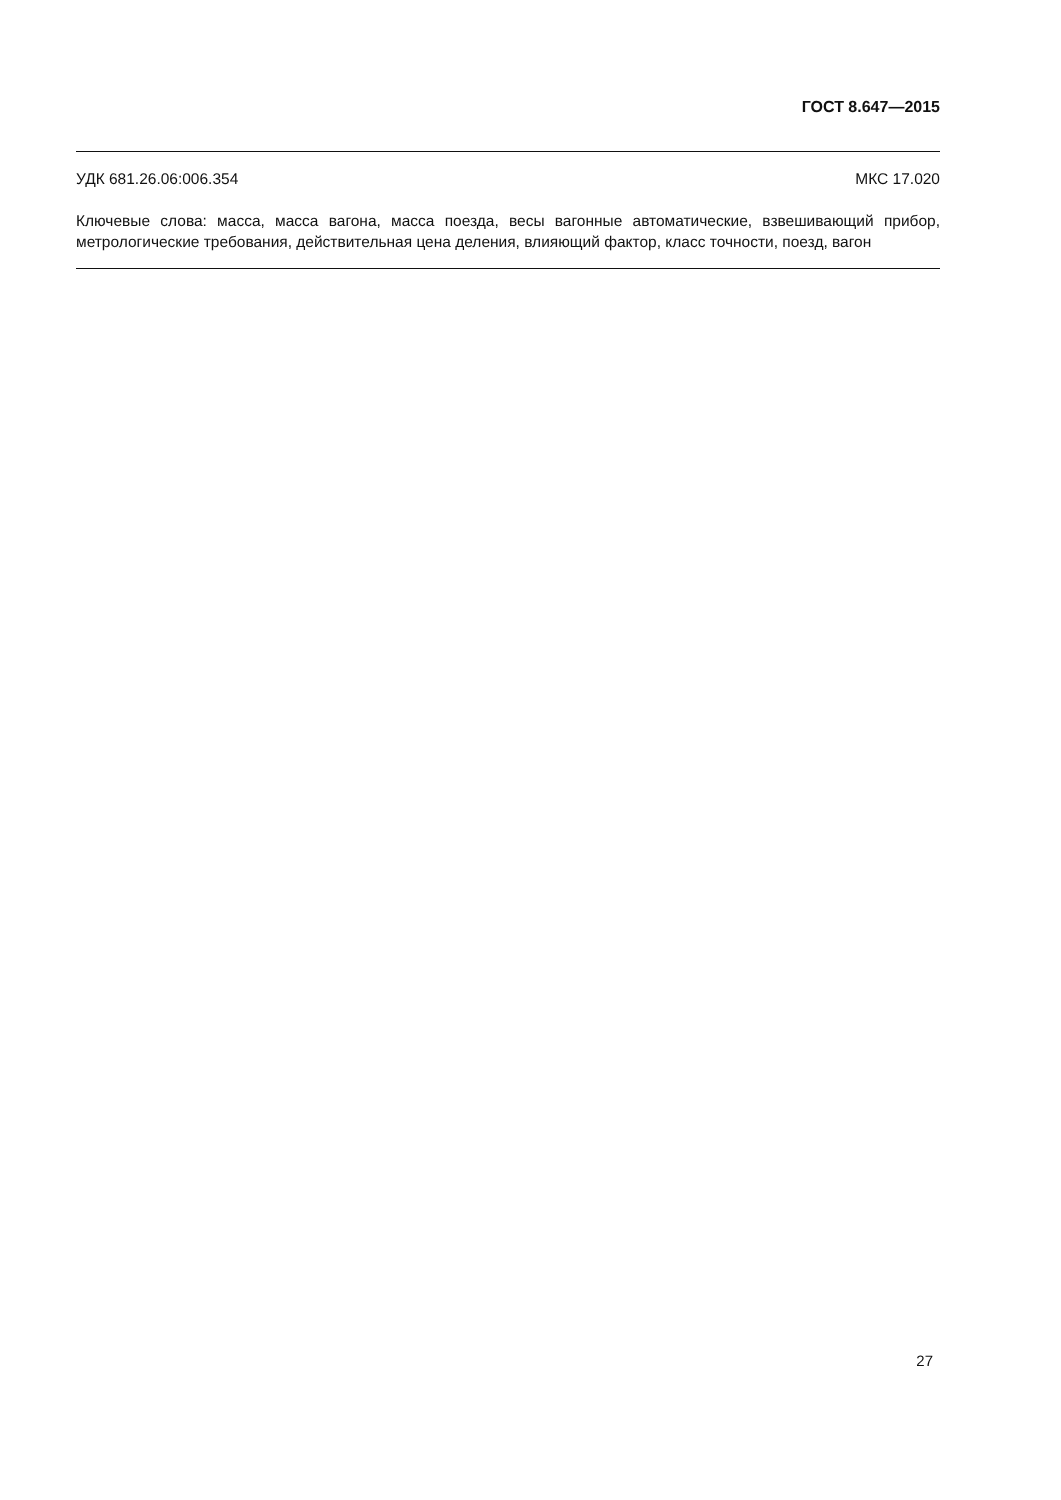ГОСТ 8.647—2015
УДК 681.26.06:006.354 МКС 17.020
Ключевые слова: масса, масса вагона, масса поезда, весы вагонные автоматические, взвешивающий прибор, метрологические требования, действительная цена деления, влияющий фактор, класс точно­сти, поезд, вагон
27